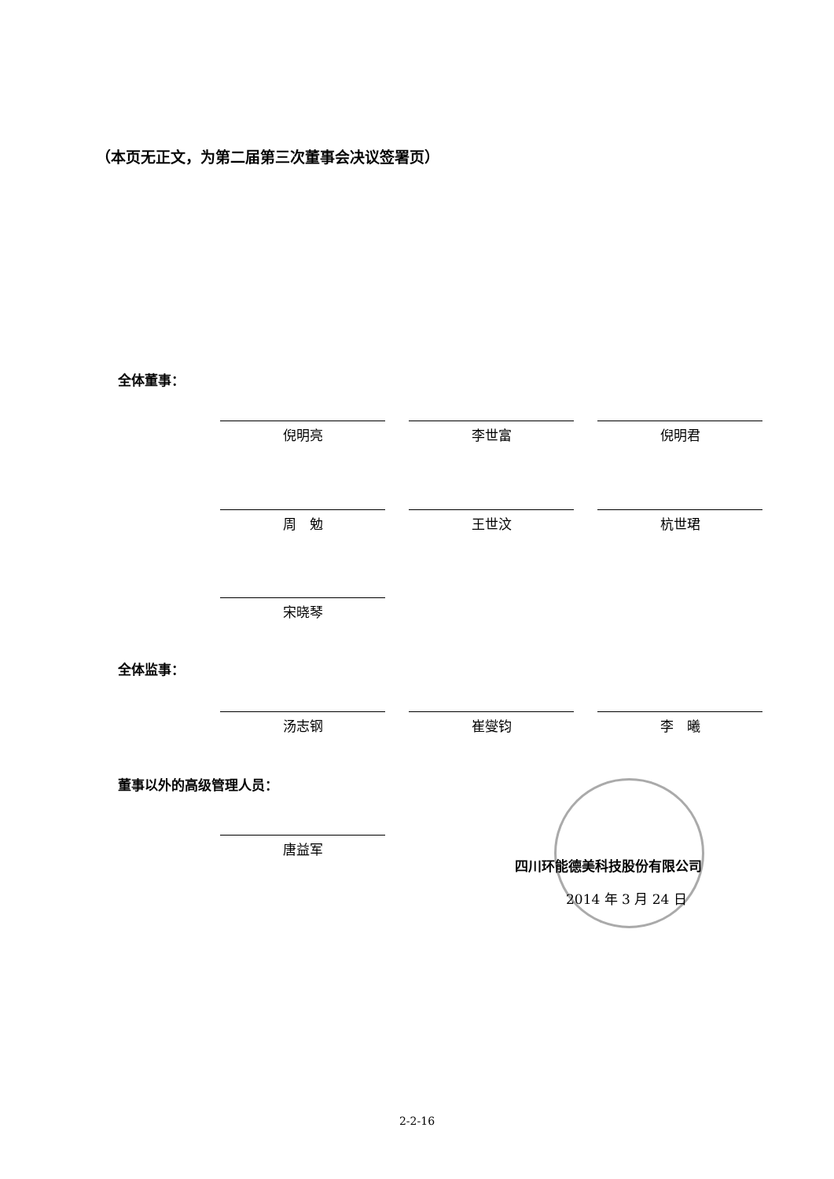（本页无正文，为第二届第三次董事会决议签署页）
全体董事：
倪明亮 李世富 倪明君
周　勉 王世汶 杭世珺
宋晓琴
全体监事：
汤志钢 崔燮钧 李　曦
董事以外的高级管理人员：
唐益军
四川环能德美科技股份有限公司
2014 年 3 月 24 日
2-2-16